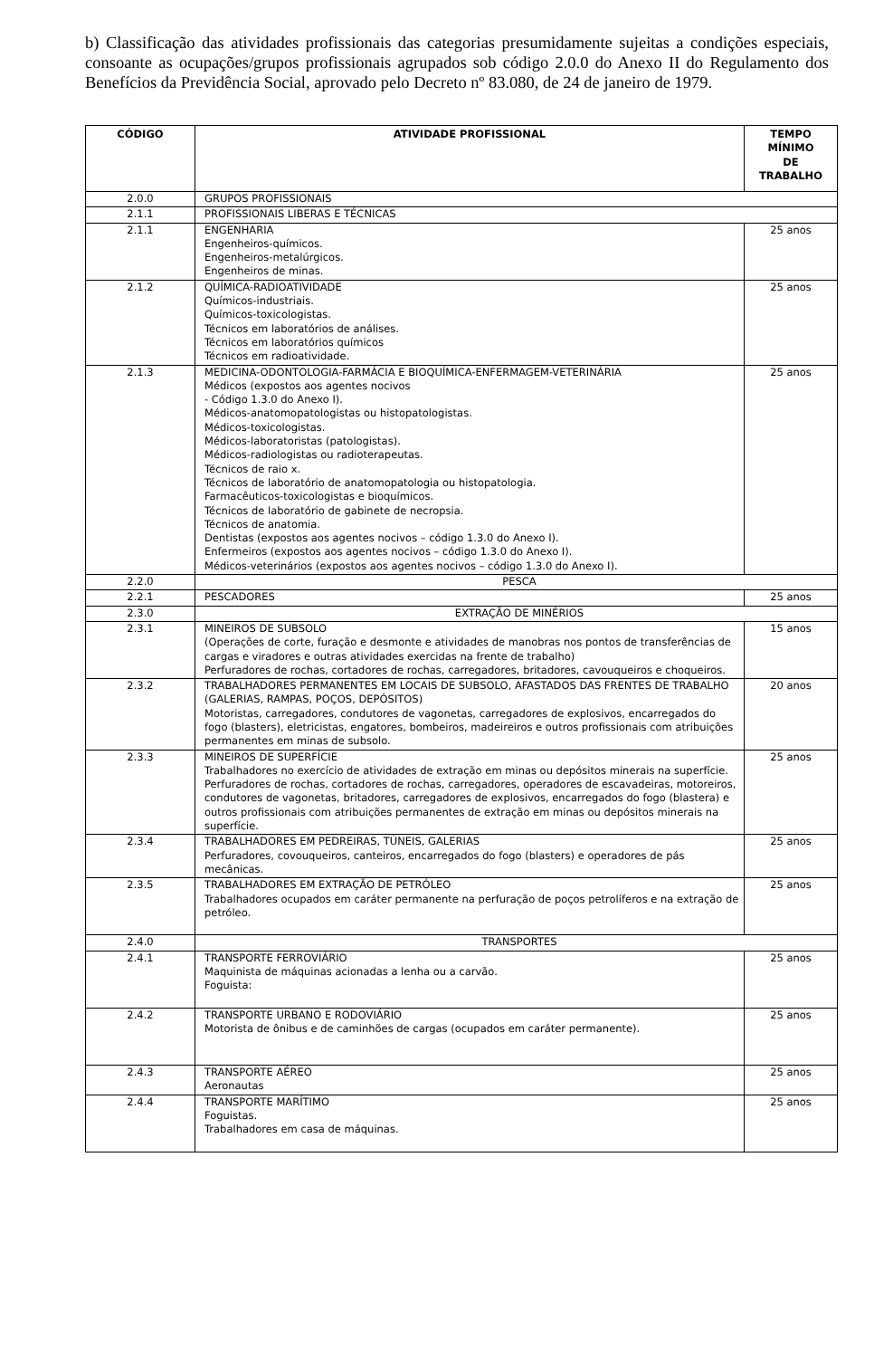b) Classificação das atividades profissionais das categorias presumidamente sujeitas a condições especiais, consoante as ocupações/grupos profissionais agrupados sob código 2.0.0 do Anexo II do Regulamento dos Benefícios da Previdência Social, aprovado pelo Decreto nº 83.080, de 24 de janeiro de 1979.
| CÓDIGO | ATIVIDADE PROFISSIONAL | TEMPO MÍNIMO DE TRABALHO |
| --- | --- | --- |
| 2.0.0 | GRUPOS PROFISSIONAIS | |
| 2.1.1 | PROFISSIONAIS LIBERAS E TÉCNICAS | |
| 2.1.1 | ENGENHARIA Engenheiros-químicos. Engenheiros-metalúrgicos. Engenheiros de minas. | 25 anos |
| 2.1.2 | QUÍMICA-RADIOATIVIDADE Químicos-industriais. Químicos-toxicologistas. Técnicos em laboratórios de análises. Técnicos em laboratórios químicos Técnicos em radioatividade. | 25 anos |
| 2.1.3 | MEDICINA-ODONTOLOGIA-FARMÁCIA E BIOQUÍMICA-ENFERMAGEM-VETERINÁRIA Médicos (expostos aos agentes nocivos - Código 1.3.0 do Anexo I). Médicos-anatomopatologistas ou histopatologistas. Médicos-toxicologistas. Médicos-laboratoristas (patologistas). Médicos-radiologistas ou radioterapeutas. Técnicos de raio x. Técnicos de laboratório de anatomopatologia ou histopatologia. Farmacêuticos-toxicologistas e bioquímicos. Técnicos de laboratório de gabinete de necropsia. Técnicos de anatomia. Dentistas (expostos aos agentes nocivos – código 1.3.0 do Anexo I). Enfermeiros (expostos aos agentes nocivos – código 1.3.0 do Anexo I). Médicos-veterinários (expostos aos agentes nocivos – código 1.3.0 do Anexo I). | 25 anos |
| 2.2.0 | PESCA | |
| 2.2.1 | PESCADORES | 25 anos |
| 2.3.0 | EXTRAÇÃO DE MINÉRIOS | |
| 2.3.1 | MINEIROS DE SUBSOLO (Operações de corte, furação e desmonte e atividades de manobras nos pontos de transferências de cargas e viradores e outras atividades exercidas na frente de trabalho) Perfuradores de rochas, cortadores de rochas, carregadores, britadores, cavouqueiros e choqueiros. | 15 anos |
| 2.3.2 | TRABALHADORES PERMANENTES EM LOCAIS DE SUBSOLO, AFASTADOS DAS FRENTES DE TRABALHO (GALERIAS, RAMPAS, POÇOS, DEPÓSITOS) Motoristas, carregadores, condutores de vagonetas, carregadores de explosivos, encarregados do fogo (blasters), eletricistas, engatores, bombeiros, madeireiros e outros profissionais com atribuições permanentes em minas de subsolo. | 20 anos |
| 2.3.3 | MINEIROS DE SUPERFÍCIE Trabalhadores no exercício de atividades de extração em minas ou depósitos minerais na superfície. Perfuradores de rochas, cortadores de rochas, carregadores, operadores de escavadeiras, motoreiros, condutores de vagonetas, britadores, carregadores de explosivos, encarregados do fogo (blastera) e outros profissionais com atribuições permanentes de extração em minas ou depósitos minerais na superfície. | 25 anos |
| 2.3.4 | TRABALHADORES EM PEDREIRAS, TÚNEIS, GALERIAS Perfuradores, covouqueiros, canteiros, encarregados do fogo (blasters) e operadores de pás mecânicas. | 25 anos |
| 2.3.5 | TRABALHADORES EM EXTRAÇÃO DE PETRÓLEO Trabalhadores ocupados em caráter permanente na perfuração de poços petrolíferos e na extração de petróleo. | 25 anos |
| 2.4.0 | TRANSPORTES | |
| 2.4.1 | TRANSPORTE FERROVIÁRIO Maquinista de máquinas acionadas a lenha ou a carvão. Foguista: | 25 anos |
| 2.4.2 | TRANSPORTE URBANO E RODOVIÁRIO Motorista de ônibus e de caminhões de cargas (ocupados em caráter permanente). | 25 anos |
| 2.4.3 | TRANSPORTE AÉREO Aeronautas | 25 anos |
| 2.4.4 | TRANSPORTE MARÍTIMO Foguistas. Trabalhadores em casa de máquinas. | 25 anos |